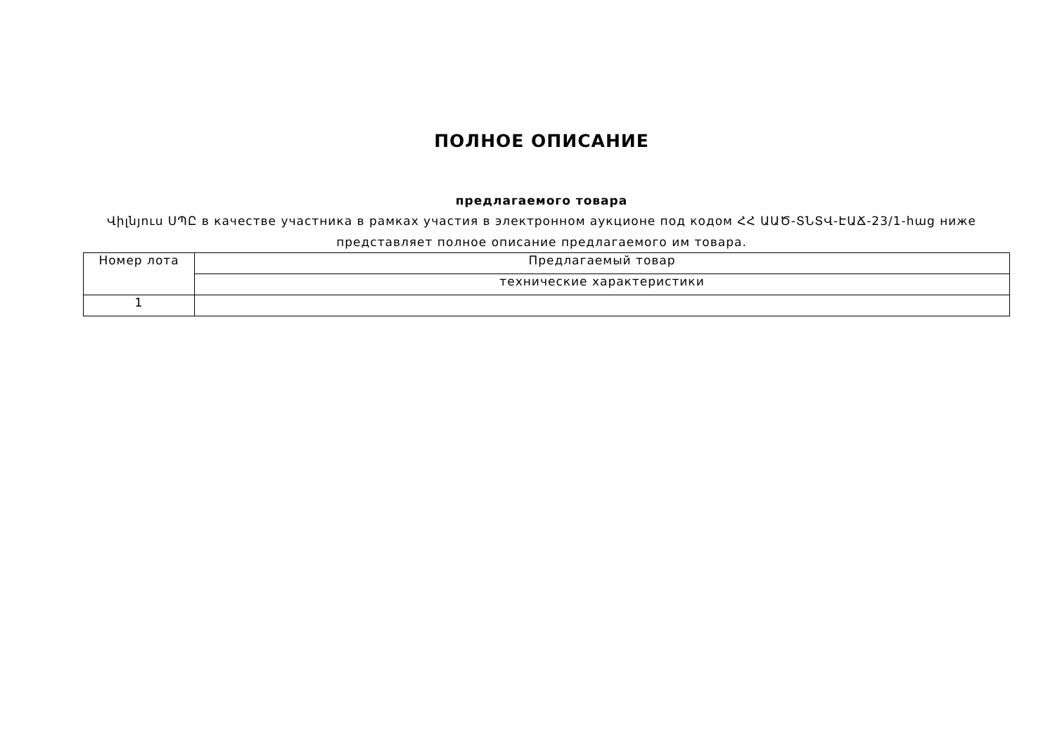ПОЛНОЕ ОПИСАНИЕ
предлагаемого товара
Վիլնյուս ՍՊԸ в качестве участника в рамках участия в электронном аукционе под кодом ՀՀ ԱԱԾ-ՏՆՏՎ-ԷԱՃ-23/1-հաց ниже представляет полное описание предлагаемого им товара.
| Номер лота | Предлагаемый товар |
| --- | --- |
| | технические характеристики |
| 1 | |